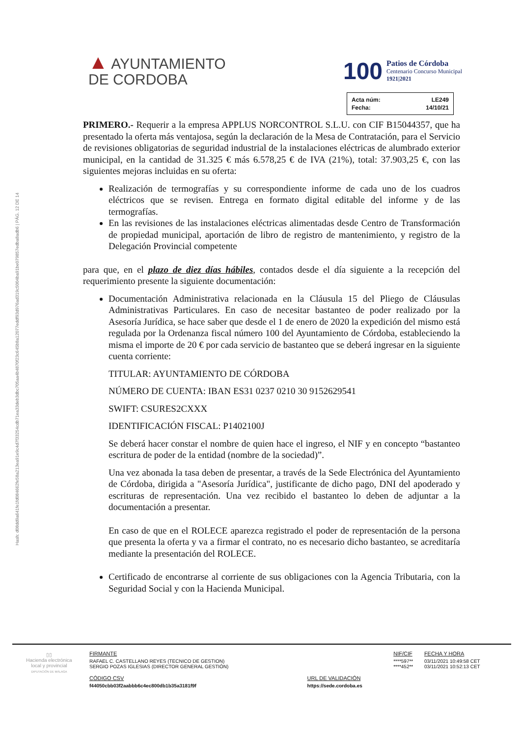Hash: d08dd9a641fe1fd084662fe58a213ea91e9c4d7f33254cdb71ea33deb3dbc705aa4b4870f23c645b8a12077eddf93d976ad319c5004ba91be079857edba8adb6 | PÁG. 12 DE 14
▲ AYUNTAMIENTO
DE CORDOBA
100
Patios de Córdoba
Centenario Concurso Municipal
1921|2021
| Acta núm: | LE249 |
| Fecha: | 14/10/21 |
PRIMERO.- Requerir a la empresa APPLUS NORCONTROL S.L.U. con CIF B15044357, que ha presentado la oferta más ventajosa, según la declaración de la Mesa de Contratación, para el Servicio de revisiones obligatorias de seguridad industrial de la instalaciones eléctricas de alumbrado exterior municipal, en la cantidad de 31.325 € más 6.578,25 € de IVA (21%), total: 37.903,25 €, con las siguientes mejoras incluidas en su oferta:
Realización de termografías y su correspondiente informe de cada uno de los cuadros eléctricos que se revisen. Entrega en formato digital editable del informe y de las termografías.
En las revisiones de las instalaciones eléctricas alimentadas desde Centro de Transformación de propiedad municipal, aportación de libro de registro de mantenimiento, y registro de la Delegación Provincial competente
para que, en el plazo de diez días hábiles, contados desde el día siguiente a la recepción del requerimiento presente la siguiente documentación:
Documentación Administrativa relacionada en la Cláusula 15 del Pliego de Cláusulas Administrativas Particulares. En caso de necesitar bastanteo de poder realizado por la Asesoría Jurídica, se hace saber que desde el 1 de enero de 2020 la expedición del mismo está regulada por la Ordenanza fiscal número 100 del Ayuntamiento de Córdoba, estableciendo la misma el importe de 20 € por cada servicio de bastanteo que se deberá ingresar en la siguiente cuenta corriente:
TITULAR: AYUNTAMIENTO DE CÓRDOBA
NÚMERO DE CUENTA: IBAN ES31 0237 0210 30 9152629541
SWIFT: CSURES2CXXX
IDENTIFICACIÓN FISCAL: P1402100J
Se deberá hacer constar el nombre de quien hace el ingreso, el NIF y en concepto “bastanteo escritura de poder de la entidad (nombre de la sociedad)”.
Una vez abonada la tasa deben de presentar, a través de la Sede Electrónica del Ayuntamiento de Córdoba, dirigida a "Asesoría Jurídica", justificante de dicho pago, DNI del apoderado y escrituras de representación. Una vez recibido el bastanteo lo deben de adjuntar a la documentación a presentar.
En caso de que en el ROLECE aparezca registrado el poder de representación de la persona que presenta la oferta y va a firmar el contrato, no es necesario dicho bastanteo, se acreditaría mediante la presentación del ROLECE.
Certificado de encontrarse al corriente de sus obligaciones con la Agencia Tributaria, con la Seguridad Social y con la Hacienda Municipal.
▯▯
Hacienda electrónica
local y provincial
DIPUTACIÓN DE MÁLAGA
| FIRMANTE | | NIF/CIF | FECHA Y HORA |
| RAFAEL C. CASTELLANO REYES (TECNICO DE GESTION) SERGIO POZAS IGLESIAS (DIRECTOR GENERAL GESTIÓN) | | ****597** ****452** | 03/11/2021 10:49:58 CET 03/11/2021 10:52:13 CET |
| CÓDIGO CSV | URL DE VALIDACIÓN | | |
| f44050cbb03f2aabbb6c4ec800db1b35a3181f9f | https://sede.cordoba.es | | |